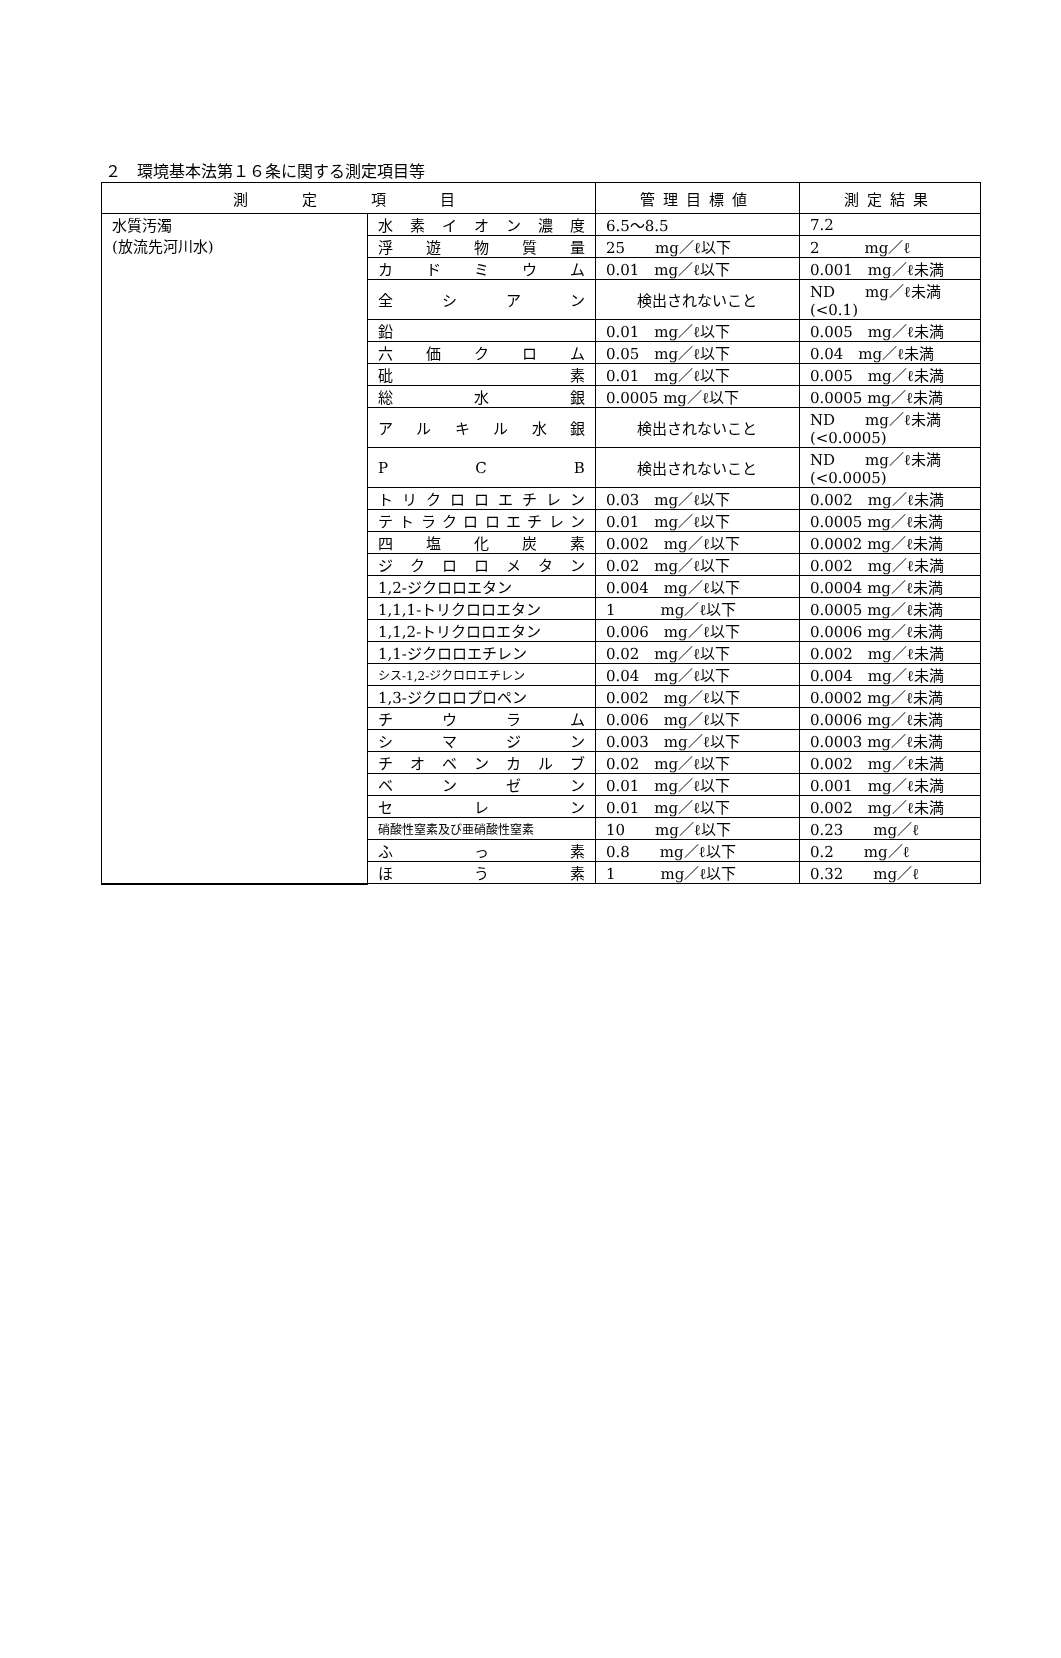２　環境基本法第１６条に関する測定項目等
| 測 定 項 目 | | 管理目標値 | 測定結果 |
| --- | --- | --- | --- |
| 水質汚濁 (放流先河川水) | 水素イオン濃度 | 6.5～8.5 | 7.2 |
| | 浮 遊 物 質 量 | 25 mg／ℓ以下 | 2 mg／ℓ |
| | カ ド ミ ウ ム | 0.01 mg／ℓ以下 | 0.001 mg／ℓ未満 |
| | 全 シ ア ン | 検出されないこと | ND mg／ℓ未満 (<0.1) |
| | 鉛 | 0.01 mg／ℓ以下 | 0.005 mg／ℓ未満 |
| | 六 価 ク ロ ム | 0.05 mg／ℓ以下 | 0.04 mg／ℓ未満 |
| | 砒 素 | 0.01 mg／ℓ以下 | 0.005 mg／ℓ未満 |
| | 総 水 銀 | 0.0005 mg／ℓ以下 | 0.0005 mg／ℓ未満 |
| | アルキル水銀 | 検出されないこと | ND mg／ℓ未満 (<0.0005) |
| | P C B | 検出されないこと | ND mg／ℓ未満 (<0.0005) |
| | トリクロロエチレン | 0.03 mg／ℓ以下 | 0.002 mg／ℓ未満 |
| | テトラクロロエチレン | 0.01 mg／ℓ以下 | 0.0005 mg／ℓ未満 |
| | 四 塩 化 炭 素 | 0.002 mg／ℓ以下 | 0.0002 mg／ℓ未満 |
| | ジクロロメタン | 0.02 mg／ℓ以下 | 0.002 mg／ℓ未満 |
| | 1,2-ジクロロエタン | 0.004 mg／ℓ以下 | 0.0004 mg／ℓ未満 |
| | 1,1,1-トリクロロエタン | 1 mg／ℓ以下 | 0.0005 mg／ℓ未満 |
| | 1,1,2-トリクロロエタン | 0.006 mg／ℓ以下 | 0.0006 mg／ℓ未満 |
| | 1,1-ジクロロエチレン | 0.02 mg／ℓ以下 | 0.002 mg／ℓ未満 |
| | シス-1,2-ジクロロエチレン | 0.04 mg／ℓ以下 | 0.004 mg／ℓ未満 |
| | 1,3-ジクロロプロペン | 0.002 mg／ℓ以下 | 0.0002 mg／ℓ未満 |
| | チ ウ ラ ム | 0.006 mg／ℓ以下 | 0.0006 mg／ℓ未満 |
| | シ マ ジ ン | 0.003 mg／ℓ以下 | 0.0003 mg／ℓ未満 |
| | チオベンカルブ | 0.02 mg／ℓ以下 | 0.002 mg／ℓ未満 |
| | ベ ン ゼ ン | 0.01 mg／ℓ以下 | 0.001 mg／ℓ未満 |
| | セ レ ン | 0.01 mg／ℓ以下 | 0.002 mg／ℓ未満 |
| | 硝酸性窒素及び亜硝酸性窒素 | 10 mg／ℓ以下 | 0.23 mg／ℓ |
| | ふ っ 素 | 0.8 mg／ℓ以下 | 0.2 mg／ℓ |
| | ほ う 素 | 1 mg／ℓ以下 | 0.32 mg／ℓ |